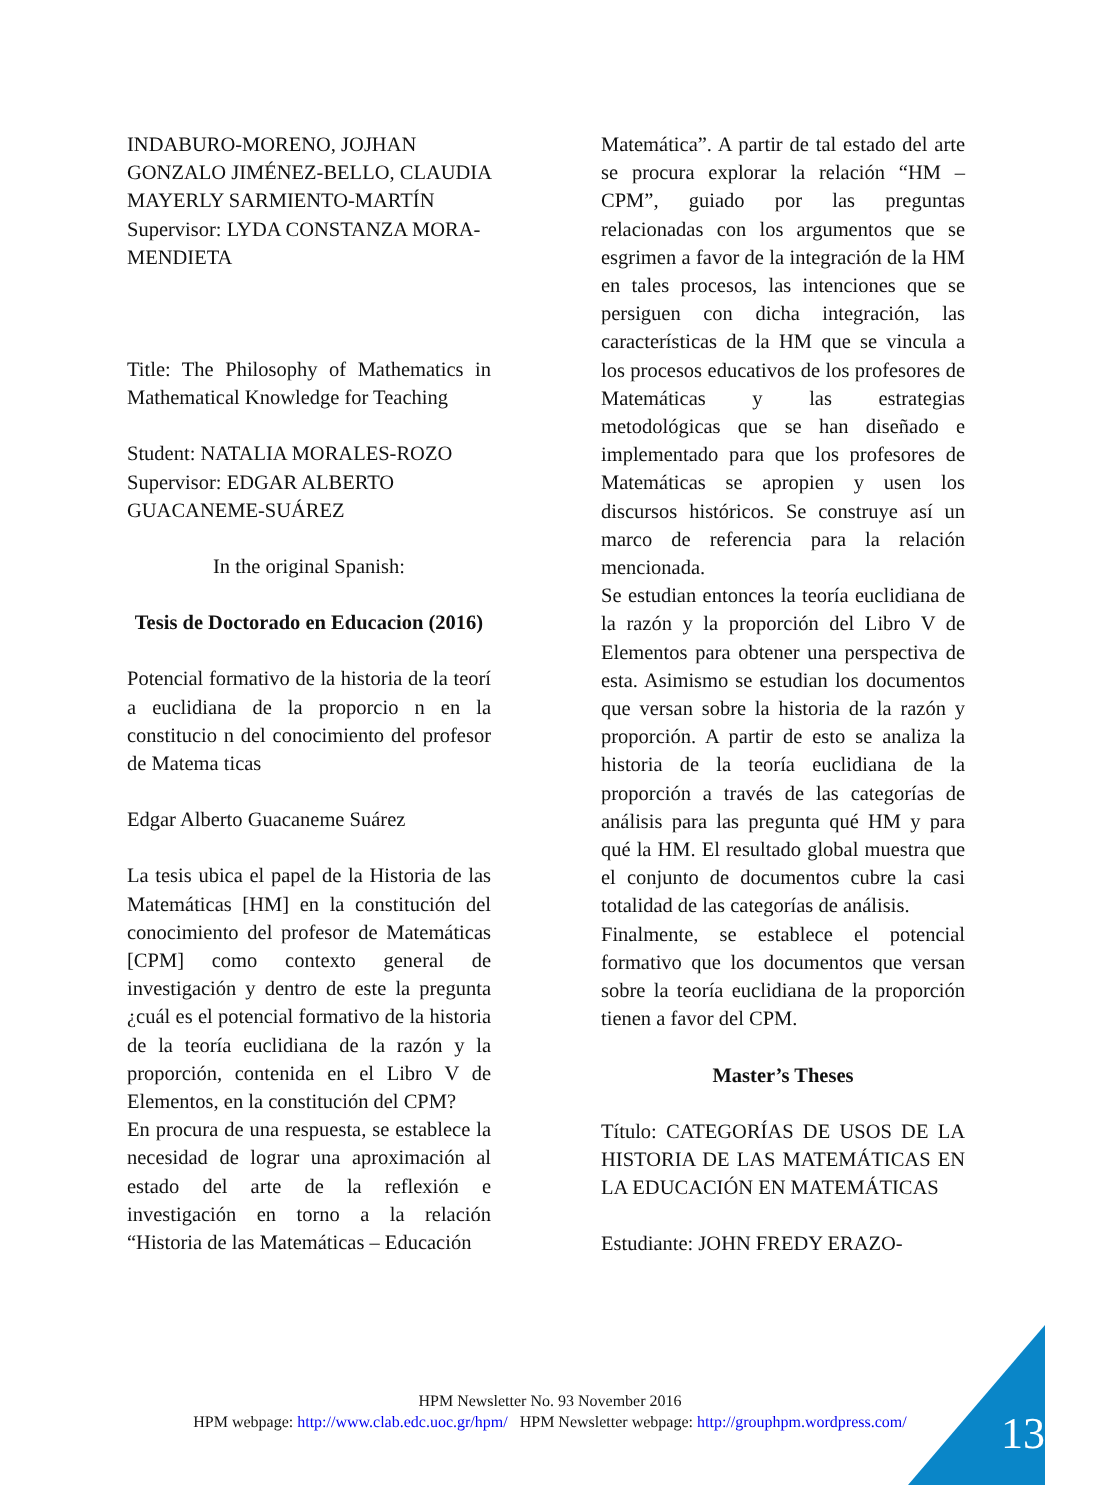INDABURO-MORENO, JOJHAN GONZALO JIMÉNEZ-BELLO, CLAUDIA MAYERLY SARMIENTO-MARTÍN
Supervisor: LYDA CONSTANZA MORA-MENDIETA
Title: The Philosophy of Mathematics in Mathematical Knowledge for Teaching
Student: NATALIA MORALES-ROZO
Supervisor: EDGAR ALBERTO GUACANEME-SUÁREZ
In the original Spanish:
Tesis de Doctorado en Educacion (2016)
Potencial formativo de la historia de la teorí a euclidiana de la proporcio n en la constitucio n del conocimiento del profesor de Matema ticas
Edgar Alberto Guacaneme Suárez
La tesis ubica el papel de la Historia de las Matemáticas [HM] en la constitución del conocimiento del profesor de Matemáticas [CPM] como contexto general de investigación y dentro de este la pregunta ¿cuál es el potencial formativo de la historia de la teoría euclidiana de la razón y la proporción, contenida en el Libro V de Elementos, en la constitución del CPM?
En procura de una respuesta, se establece la necesidad de lograr una aproximación al estado del arte de la reflexión e investigación en torno a la relación “Historia de las Matemáticas – Educación
Matemática”. A partir de tal estado del arte se procura explorar la relación “HM – CPM”, guiado por las preguntas relacionadas con los argumentos que se esgrimen a favor de la integración de la HM en tales procesos, las intenciones que se persiguen con dicha integración, las características de la HM que se vincula a los procesos educativos de los profesores de Matemáticas y las estrategias metodológicas que se han diseñado e implementado para que los profesores de Matemáticas se apropien y usen los discursos históricos. Se construye así un marco de referencia para la relación mencionada.
Se estudian entonces la teoría euclidiana de la razón y la proporción del Libro V de Elementos para obtener una perspectiva de esta. Asimismo se estudian los documentos que versan sobre la historia de la razón y proporción. A partir de esto se analiza la historia de la teoría euclidiana de la proporción a través de las categorías de análisis para las pregunta qué HM y para qué la HM. El resultado global muestra que el conjunto de documentos cubre la casi totalidad de las categorías de análisis.
Finalmente, se establece el potencial formativo que los documentos que versan sobre la teoría euclidiana de la proporción tienen a favor del CPM.
Master’s Theses
Título: CATEGORÍAS DE USOS DE LA HISTORIA DE LAS MATEMÁTICAS EN LA EDUCACIÓN EN MATEMÁTICAS
Estudiante: JOHN FREDY ERAZO-
HPM Newsletter No. 93 November 2016
HPM webpage: http://www.clab.edc.uoc.gr/hpm/ HPM Newsletter webpage: http://grouphpm.wordpress.com/
13